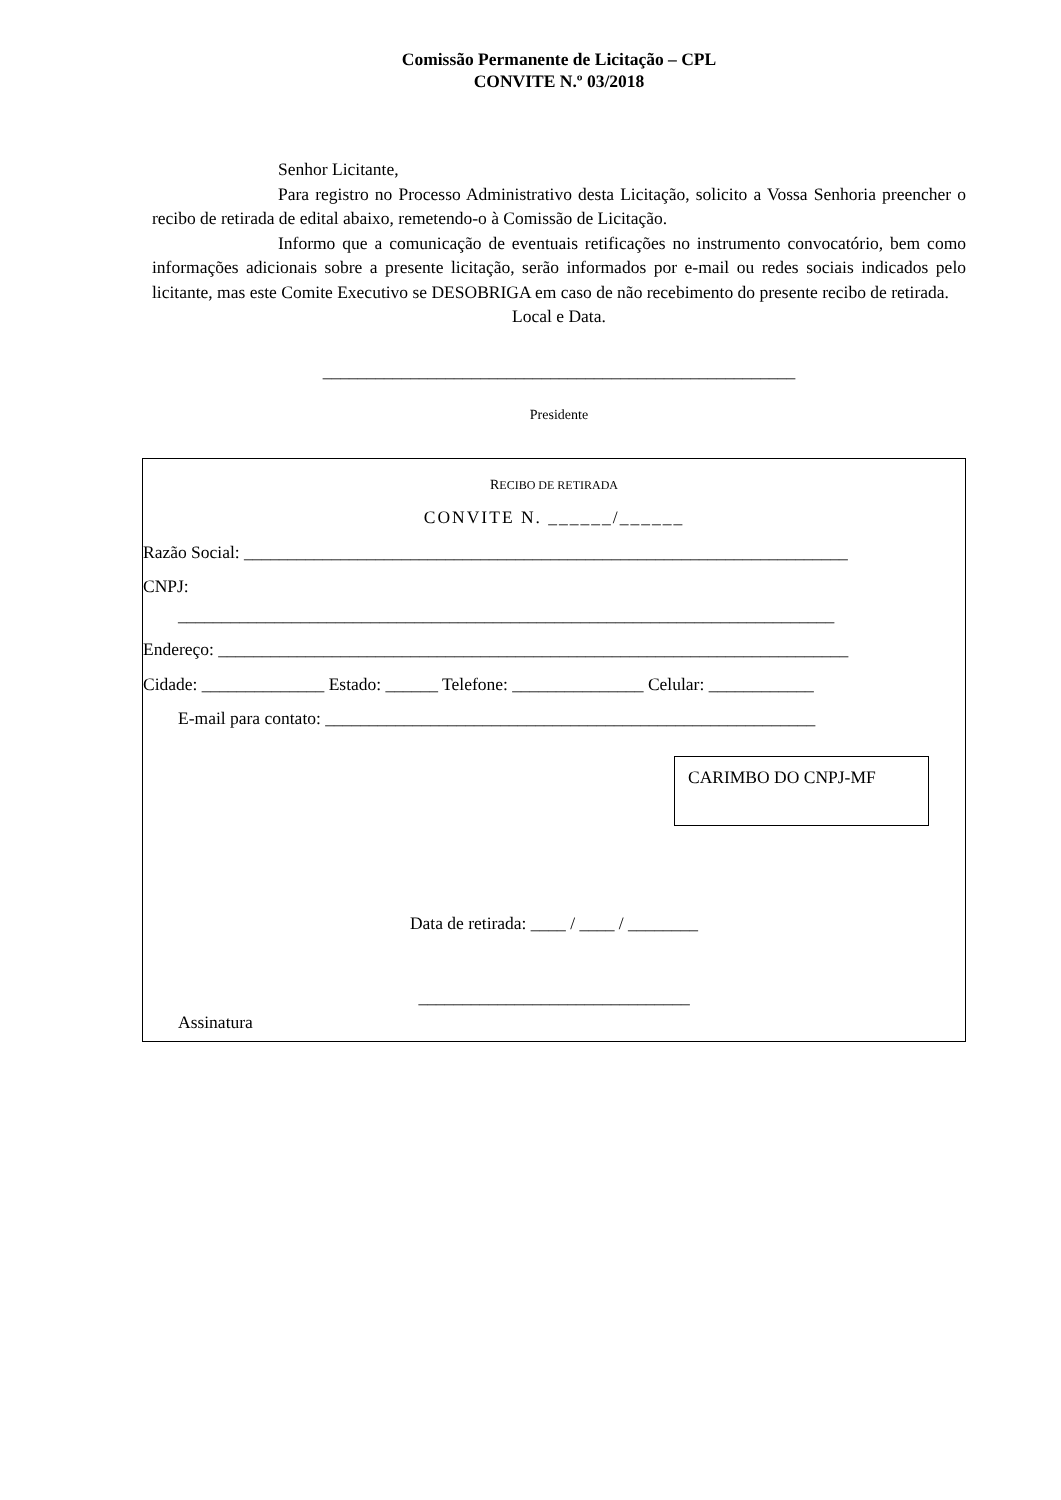Comissão Permanente de Licitação – CPL
CONVITE N.º 03/2018
Senhor Licitante,
Para registro no Processo Administrativo desta Licitação, solicito a Vossa Senhoria preencher o recibo de retirada de edital abaixo, remetendo-o à Comissão de Licitação.
Informo que a comunicação de eventuais retificações no instrumento convocatório, bem como informações adicionais sobre a presente licitação, serão informados por e-mail ou redes sociais indicados pelo licitante, mas este Comite Executivo se DESOBRIGA em caso de não recebimento do presente recibo de retirada.
Local e Data.
______________________________________________________
Presidente
RECIBO DE RETIRADA
CONVITE N. ______/______
Razão Social: _____________________________________________________________________
CNPJ:
___________________________________________________________________________
Endereço: ________________________________________________________________________
Cidade: ______________ Estado: ______ Telefone: _______________ Celular: ____________
E-mail para contato: ________________________________________________________
CARIMBO DO CNPJ-MF
Data de retirada: ____ / ____ / ________
_______________________________
Assinatura